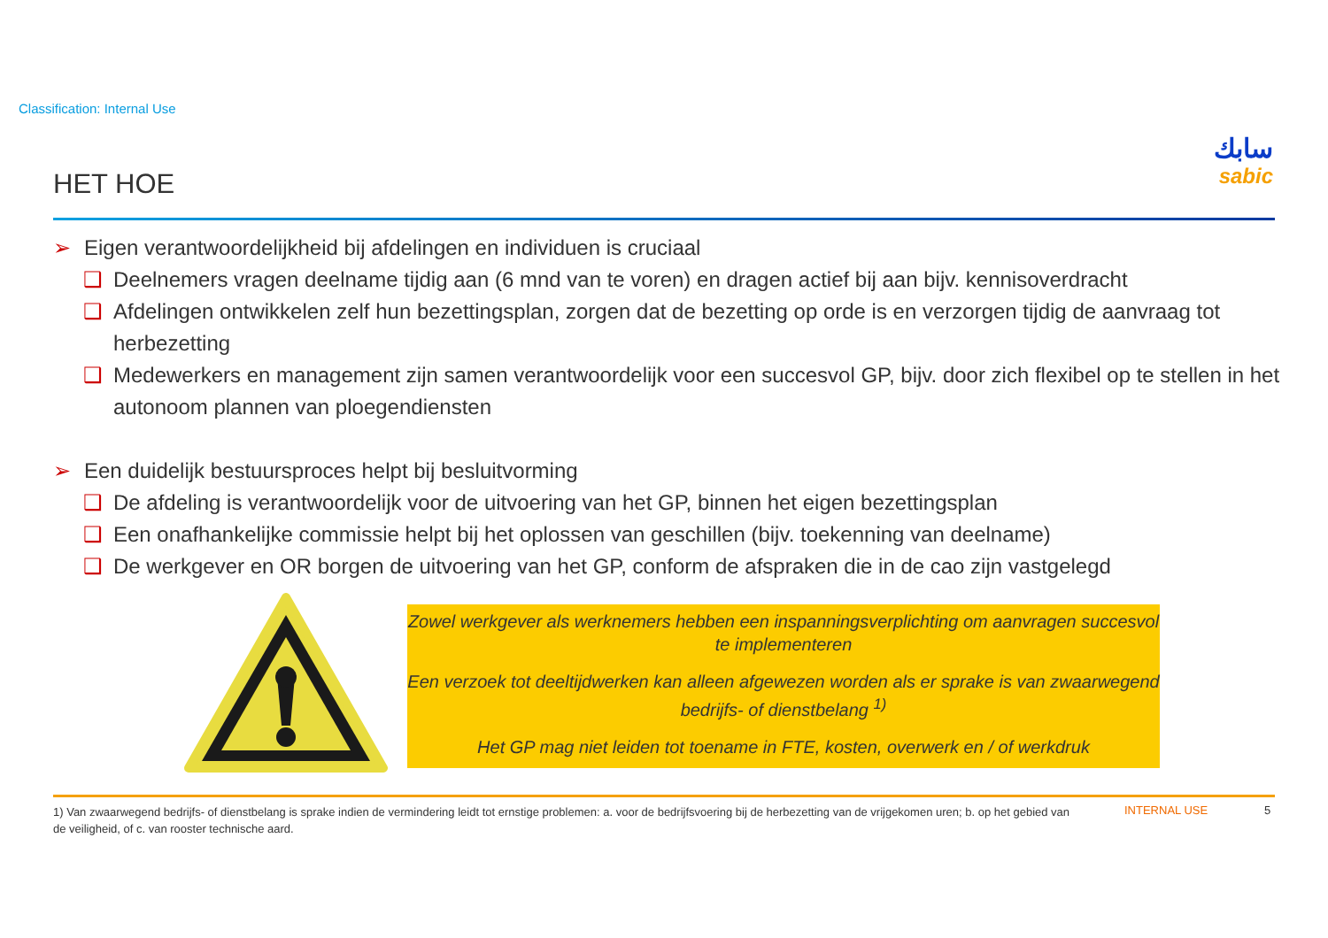Classification: Internal Use
HET HOE
سابك
sabic
➢ Eigen verantwoordelijkheid bij afdelingen en individuen is cruciaal
❑ Deelnemers vragen deelname tijdig aan (6 mnd van te voren) en dragen actief bij aan bijv. kennisoverdracht
❑ Afdelingen ontwikkelen zelf hun bezettingsplan, zorgen dat de bezetting op orde is en verzorgen tijdig de aanvraag tot herbezetting
❑ Medewerkers en management zijn samen verantwoordelijk voor een succesvol GP, bijv. door zich flexibel op te stellen in het autonoom plannen van ploegendiensten
➢ Een duidelijk bestuursproces helpt bij besluitvorming
❑ De afdeling is verantwoordelijk voor de uitvoering van het GP, binnen het eigen bezettingsplan
❑ Een onafhankelijke commissie helpt bij het oplossen van geschillen (bijv. toekenning van deelname)
❑ De werkgever en OR borgen de uitvoering van het GP, conform de afspraken die in de cao zijn vastgelegd
Zowel werkgever als werknemers hebben een inspanningsverplichting om aanvragen succesvol te implementeren
Een verzoek tot deeltijdwerken kan alleen afgewezen worden als er sprake is van zwaarwegend bedrijfs- of dienstbelang <sup>1)</sup>
Het GP mag niet leiden tot toename in FTE, kosten, overwerk en / of werkdruk
1) Van zwaarwegend bedrijfs- of dienstbelang is sprake indien de vermindering leidt tot ernstige problemen: a. voor de bedrijfsvoering bij de herbezetting van de vrijgekomen uren; b. op het gebied van de veiligheid, of c. van rooster technische aard.
INTERNAL USE 5